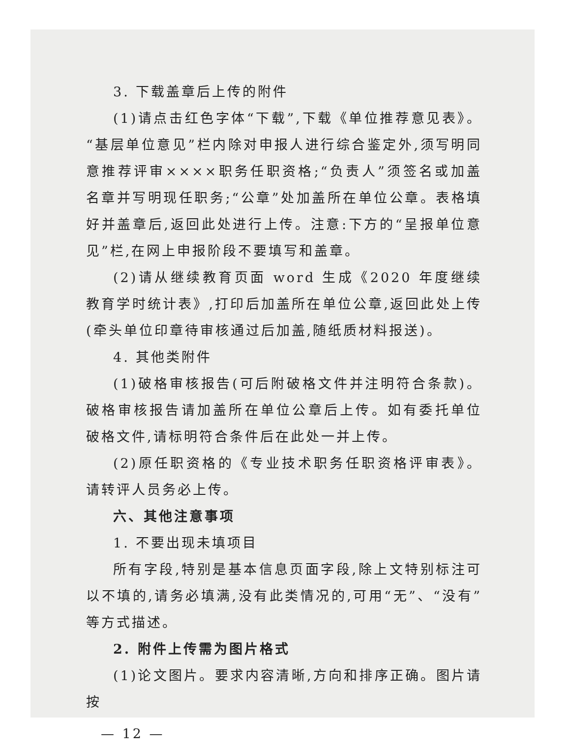3. 下载盖章后上传的附件
(1)请点击红色字体“下载”,下载《单位推荐意见表》。“基层单位意见”栏内除对申报人进行综合鉴定外,须写明同意推荐评审××××职务任职资格;“负责人”须签名或加盖名章并写明现任职务;“公章”处加盖所在单位公章。表格填好并盖章后,返回此处进行上传。注意:下方的“呈报单位意见”栏,在网上申报阶段不要填写和盖章。
(2)请从继续教育页面 word 生成《2020 年度继续教育学时统计表》,打印后加盖所在单位公章,返回此处上传(牵头单位印章待审核通过后加盖,随纸质材料报送)。
4. 其他类附件
(1)破格审核报告(可后附破格文件并注明符合条款)。破格审核报告请加盖所在单位公章后上传。如有委托单位破格文件,请标明符合条件后在此处一并上传。
(2)原任职资格的《专业技术职务任职资格评审表》。请转评人员务必上传。
六、其他注意事项
1. 不要出现未填项目
所有字段,特别是基本信息页面字段,除上文特别标注可以不填的,请务必填满,没有此类情况的,可用“无”、“没有”等方式描述。
2. 附件上传需为图片格式
(1)论文图片。要求内容清晰,方向和排序正确。图片请按
— 12 —